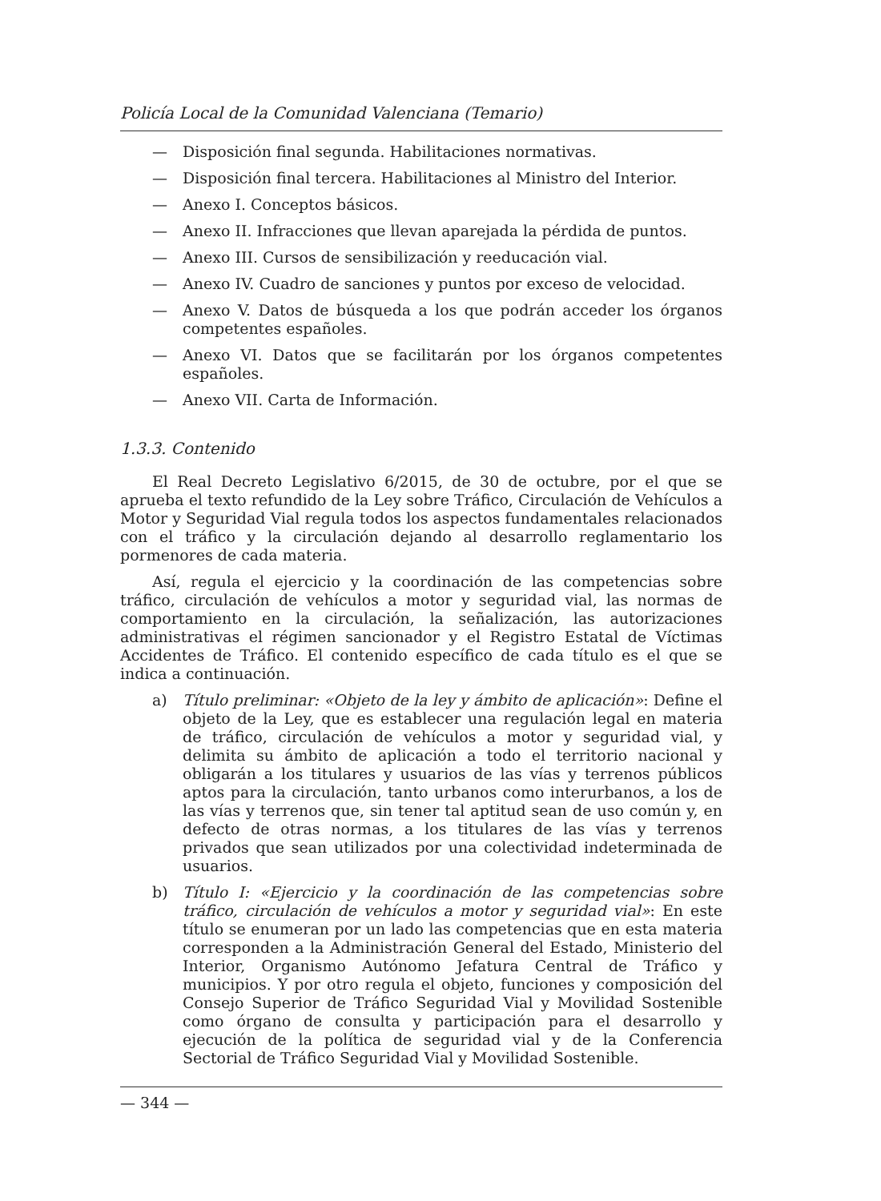Policía Local de la Comunidad Valenciana (Temario)
— Disposición final segunda. Habilitaciones normativas.
— Disposición final tercera. Habilitaciones al Ministro del Interior.
— Anexo I. Conceptos básicos.
— Anexo II. Infracciones que llevan aparejada la pérdida de puntos.
— Anexo III. Cursos de sensibilización y reeducación vial.
— Anexo IV. Cuadro de sanciones y puntos por exceso de velocidad.
— Anexo V. Datos de búsqueda a los que podrán acceder los órganos competentes españoles.
— Anexo VI. Datos que se facilitarán por los órganos competentes españoles.
— Anexo VII. Carta de Información.
1.3.3. Contenido
El Real Decreto Legislativo 6/2015, de 30 de octubre, por el que se aprueba el texto refundido de la Ley sobre Tráfico, Circulación de Vehículos a Motor y Seguridad Vial regula todos los aspectos fundamentales relacionados con el tráfico y la circulación dejando al desarrollo reglamentario los pormenores de cada materia.
Así, regula el ejercicio y la coordinación de las competencias sobre tráfico, circulación de vehículos a motor y seguridad vial, las normas de comportamiento en la circulación, la señalización, las autorizaciones administrativas el régimen sancionador y el Registro Estatal de Víctimas Accidentes de Tráfico. El contenido específico de cada título es el que se indica a continuación.
a) Título preliminar: «Objeto de la ley y ámbito de aplicación»: Define el objeto de la Ley, que es establecer una regulación legal en materia de tráfico, circulación de vehículos a motor y seguridad vial, y delimita su ámbito de aplicación a todo el territorio nacional y obligarán a los titulares y usuarios de las vías y terrenos públicos aptos para la circulación, tanto urbanos como interurbanos, a los de las vías y terrenos que, sin tener tal aptitud sean de uso común y, en defecto de otras normas, a los titulares de las vías y terrenos privados que sean utilizados por una colectividad indeterminada de usuarios.
b) Título I: «Ejercicio y la coordinación de las competencias sobre tráfico, circulación de vehículos a motor y seguridad vial»: En este título se enumeran por un lado las competencias que en esta materia corresponden a la Administración General del Estado, Ministerio del Interior, Organismo Autónomo Jefatura Central de Tráfico y municipios. Y por otro regula el objeto, funciones y composición del Consejo Superior de Tráfico Seguridad Vial y Movilidad Sostenible como órgano de consulta y participación para el desarrollo y ejecución de la política de seguridad vial y de la Conferencia Sectorial de Tráfico Seguridad Vial y Movilidad Sostenible.
— 344 —